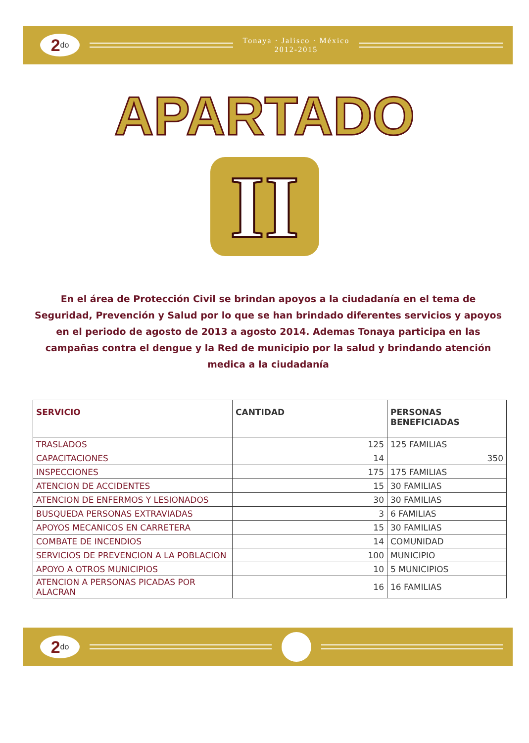2<sup>do</sup>
Tonaya · Jalisco · México
2012-2015
APARTADO
II
En el área de Protección Civil se brindan apoyos a la ciudadanía en el tema de Seguridad, Prevención y Salud por lo que se han brindado diferentes servicios y apoyos en el periodo de agosto de 2013 a agosto 2014. Ademas Tonaya participa en las campañas contra el dengue y la Red de municipio por la salud y brindando atención medica a la ciudadanía
| SERVICIO | CANTIDAD | PERSONAS BENEFICIADAS |
| --- | --- | --- |
| TRASLADOS | 125 | 125 FAMILIAS |
| CAPACITACIONES | 14 | 350 |
| INSPECCIONES | 175 | 175 FAMILIAS |
| ATENCION DE ACCIDENTES | 15 | 30 FAMILIAS |
| ATENCION DE ENFERMOS Y LESIONADOS | 30 | 30 FAMILIAS |
| BUSQUEDA PERSONAS EXTRAVIADAS | 3 | 6 FAMILIAS |
| APOYOS MECANICOS EN CARRETERA | 15 | 30 FAMILIAS |
| COMBATE DE INCENDIOS | 14 | COMUNIDAD |
| SERVICIOS DE PREVENCION A LA POBLACION | 100 | MUNICIPIO |
| APOYO A OTROS MUNICIPIOS | 10 | 5 MUNICIPIOS |
| ATENCION A PERSONAS PICADAS POR ALACRAN | 16 | 16 FAMILIAS |
2<sup>do</sup>